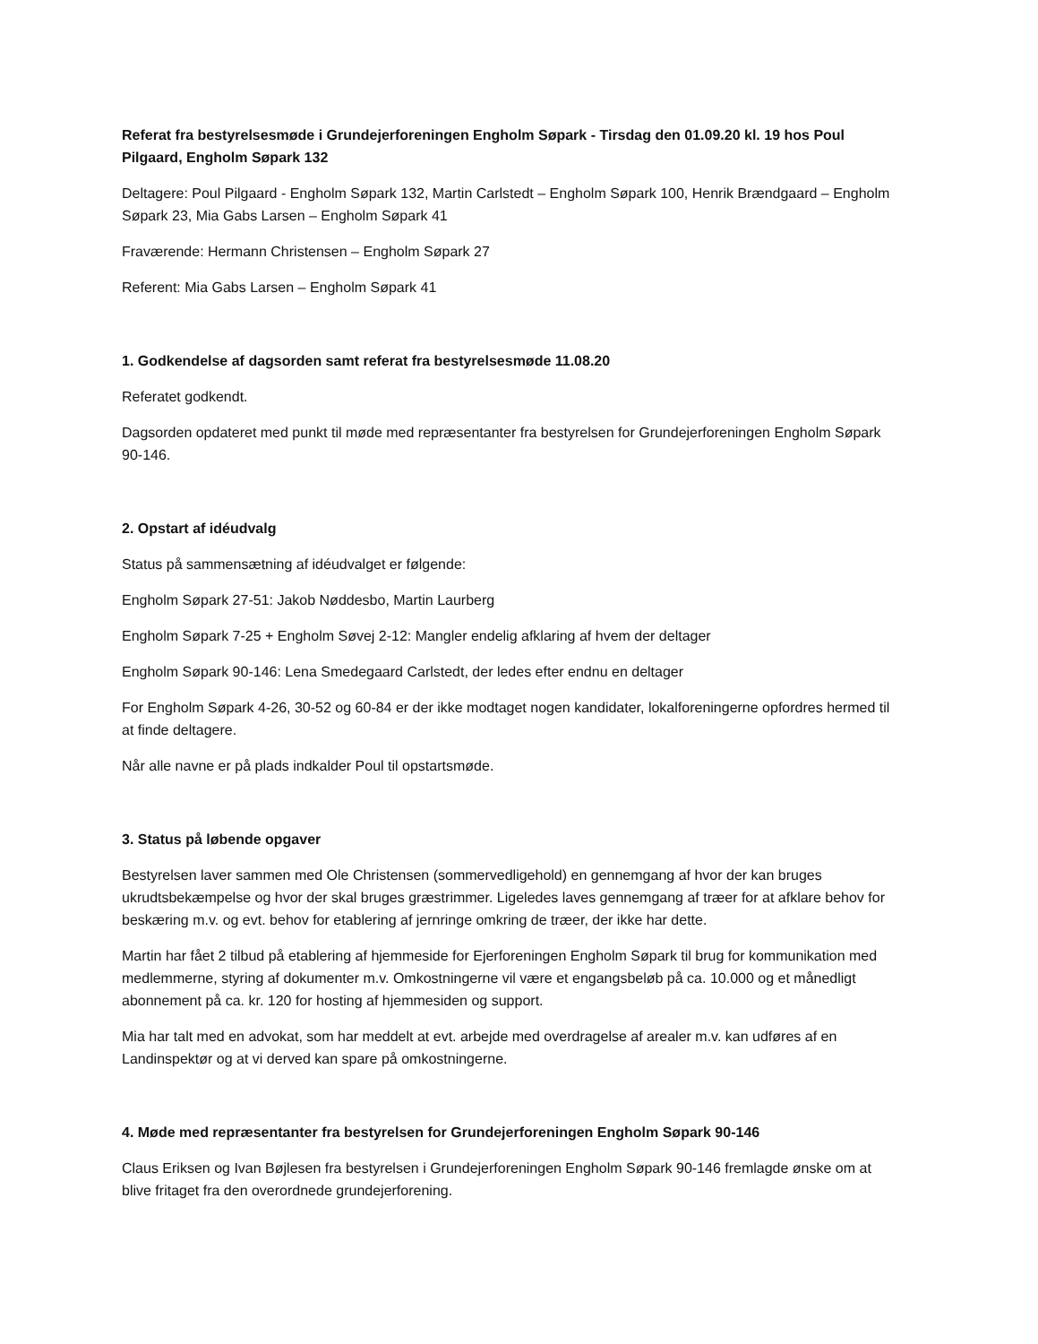Referat fra bestyrelsesmøde i Grundejerforeningen Engholm Søpark - Tirsdag den 01.09.20 kl. 19 hos Poul Pilgaard, Engholm Søpark 132
Deltagere: Poul Pilgaard - Engholm Søpark 132, Martin Carlstedt – Engholm Søpark 100, Henrik Brændgaard – Engholm Søpark 23, Mia Gabs Larsen – Engholm Søpark 41
Fraværende: Hermann Christensen – Engholm Søpark 27
Referent: Mia Gabs Larsen – Engholm Søpark 41
1. Godkendelse af dagsorden samt referat fra bestyrelsesmøde 11.08.20
Referatet godkendt.
Dagsorden opdateret med punkt til møde med repræsentanter fra bestyrelsen for Grundejerforeningen Engholm Søpark 90-146.
2. Opstart af idéudvalg
Status på sammensætning af idéudvalget er følgende:
Engholm Søpark 27-51: Jakob Nøddesbo, Martin Laurberg
Engholm Søpark 7-25 + Engholm Søvej 2-12: Mangler endelig afklaring af hvem der deltager
Engholm Søpark 90-146: Lena Smedegaard Carlstedt, der ledes efter endnu en deltager
For Engholm Søpark 4-26, 30-52 og 60-84 er der ikke modtaget nogen kandidater, lokalforeningerne opfordres hermed til at finde deltagere.
Når alle navne er på plads indkalder Poul til opstartsmøde.
3. Status på løbende opgaver
Bestyrelsen laver sammen med Ole Christensen (sommervedligehold) en gennemgang af hvor der kan bruges ukrudtsbekæmpelse og hvor der skal bruges græstrimmer. Ligeledes laves gennemgang af træer for at afklare behov for beskæring m.v. og evt. behov for etablering af jernringe omkring de træer, der ikke har dette.
Martin har fået 2 tilbud på etablering af hjemmeside for Ejerforeningen Engholm Søpark til brug for kommunikation med medlemmerne, styring af dokumenter m.v. Omkostningerne vil være et engangsbeløb på ca. 10.000 og et månedligt abonnement på ca. kr. 120 for hosting af hjemmesiden og support.
Mia har talt med en advokat, som har meddelt at evt. arbejde med overdragelse af arealer m.v. kan udføres af en Landinspektør og at vi derved kan spare på omkostningerne.
4. Møde med repræsentanter fra bestyrelsen for Grundejerforeningen Engholm Søpark 90-146
Claus Eriksen og Ivan Bøjlesen fra bestyrelsen i Grundejerforeningen Engholm Søpark 90-146 fremlagde ønske om at blive fritaget fra den overordnede grundejerforening.